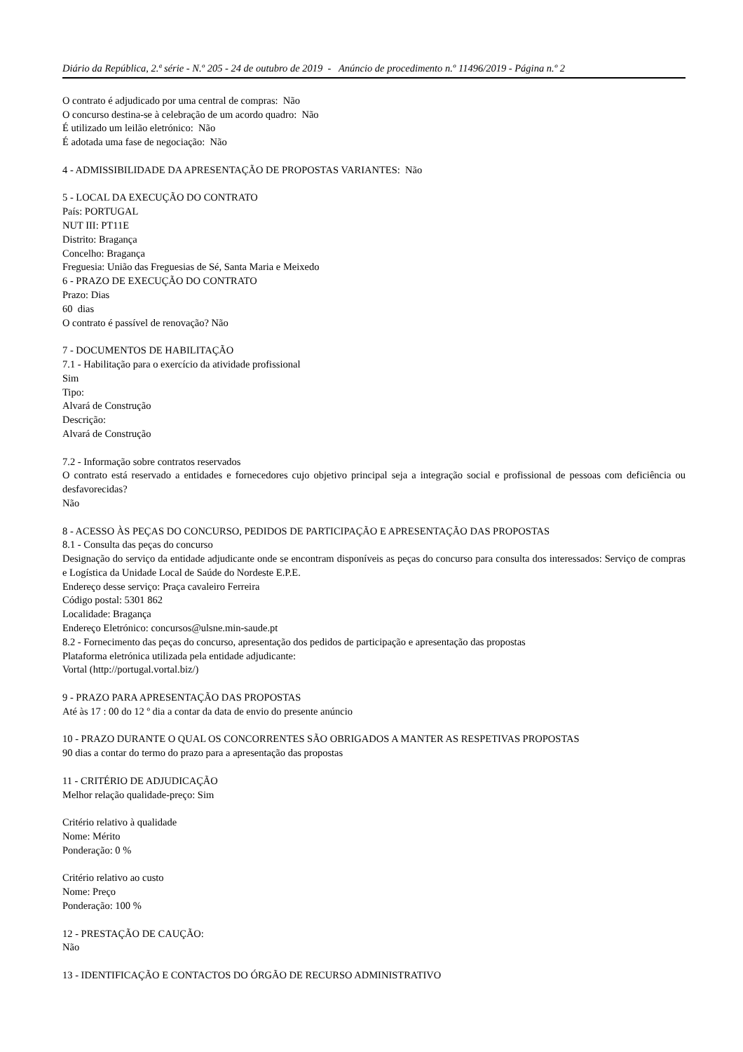Diário da República, 2.ª série - N.º 205 - 24 de outubro de 2019 - Anúncio de procedimento n.º 11496/2019 - Página n.º 2
O contrato é adjudicado por uma central de compras: Não
O concurso destina-se à celebração de um acordo quadro: Não
É utilizado um leilão eletrónico: Não
É adotada uma fase de negociação: Não
4 - ADMISSIBILIDADE DA APRESENTAÇÃO DE PROPOSTAS VARIANTES: Não
5 - LOCAL DA EXECUÇÃO DO CONTRATO
País: PORTUGAL
NUT III: PT11E
Distrito: Bragança
Concelho: Bragança
Freguesia: União das Freguesias de Sé, Santa Maria e Meixedo
6 - PRAZO DE EXECUÇÃO DO CONTRATO
Prazo: Dias
60 dias
O contrato é passível de renovação? Não
7 - DOCUMENTOS DE HABILITAÇÃO
7.1 - Habilitação para o exercício da atividade profissional
Sim
Tipo:
Alvará de Construção
Descrição:
Alvará de Construção
7.2 - Informação sobre contratos reservados
O contrato está reservado a entidades e fornecedores cujo objetivo principal seja a integração social e profissional de pessoas com deficiência ou desfavorecidas?
Não
8 - ACESSO ÀS PEÇAS DO CONCURSO, PEDIDOS DE PARTICIPAÇÃO E APRESENTAÇÃO DAS PROPOSTAS
8.1 - Consulta das peças do concurso
Designação do serviço da entidade adjudicante onde se encontram disponíveis as peças do concurso para consulta dos interessados: Serviço de compras e Logística da Unidade Local de Saúde do Nordeste E.P.E.
Endereço desse serviço: Praça cavaleiro Ferreira
Código postal: 5301 862
Localidade: Bragança
Endereço Eletrónico: concursos@ulsne.min-saude.pt
8.2 - Fornecimento das peças do concurso, apresentação dos pedidos de participação e apresentação das propostas
Plataforma eletrónica utilizada pela entidade adjudicante:
Vortal (http://portugal.vortal.biz/)
9 - PRAZO PARA APRESENTAÇÃO DAS PROPOSTAS
Até às 17 : 00 do 12 º dia a contar da data de envio do presente anúncio
10 - PRAZO DURANTE O QUAL OS CONCORRENTES SÃO OBRIGADOS A MANTER AS RESPETIVAS PROPOSTAS
90 dias a contar do termo do prazo para a apresentação das propostas
11 - CRITÉRIO DE ADJUDICAÇÃO
Melhor relação qualidade-preço: Sim
Critério relativo à qualidade
Nome: Mérito
Ponderação: 0 %
Critério relativo ao custo
Nome: Preço
Ponderação: 100 %
12 - PRESTAÇÃO DE CAUÇÃO:
Não
13 - IDENTIFICAÇÃO E CONTACTOS DO ÓRGÃO DE RECURSO ADMINISTRATIVO